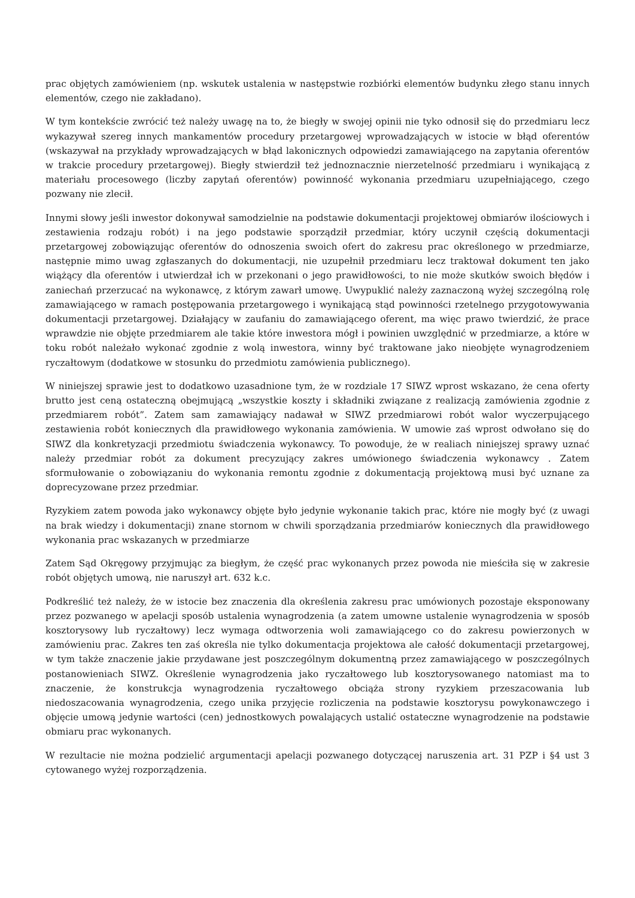prac objętych zamówieniem (np. wskutek ustalenia w następstwie rozbiórki elementów budynku złego stanu innych elementów, czego nie zakładano).
W tym kontekście zwrócić też należy uwagę na to, że biegły w swojej opinii nie tyko odnosił się do przedmiaru lecz wykazywał szereg innych mankamentów procedury przetargowej wprowadzających w istocie w błąd oferentów (wskazywał na przykłady wprowadzających w błąd lakonicznych odpowiedzi zamawiającego na zapytania oferentów w trakcie procedury przetargowej). Biegły stwierdził też jednoznacznie nierzetelność przedmiaru i wynikającą z materiału procesowego (liczby zapytań oferentów) powinność wykonania przedmiaru uzupełniającego, czego pozwany nie zlecił.
Innymi słowy jeśli inwestor dokonywał samodzielnie na podstawie dokumentacji projektowej obmiarów ilościowych i zestawienia rodzaju robót) i na jego podstawie sporządził przedmiar, który uczynił częścią dokumentacji przetargowej zobowiązując oferentów do odnoszenia swoich ofert do zakresu prac określonego w przedmiarze, następnie mimo uwag zgłaszanych do dokumentacji, nie uzupełnił przedmiaru lecz traktował dokument ten jako wiążący dla oferentów i utwierdzał ich w przekonani o jego prawidłowości, to nie może skutków swoich błędów i zaniechań przerzucać na wykonawcę, z którym zawarł umowę. Uwypuklić należy zaznaczoną wyżej szczególną rolę zamawiającego w ramach postępowania przetargowego i wynikającą stąd powinności rzetelnego przygotowywania dokumentacji przetargowej. Działający w zaufaniu do zamawiającego oferent, ma więc prawo twierdzić, że prace wprawdzie nie objęte przedmiarem ale takie które inwestora mógł i powinien uwzględnić w przedmiarze, a które w toku robót należało wykonać zgodnie z wolą inwestora, winny być traktowane jako nieobjęte wynagrodzeniem ryczałtowym (dodatkowe w stosunku do przedmiotu zamówienia publicznego).
W niniejszej sprawie jest to dodatkowo uzasadnione tym, że w rozdziale 17 SIWZ wprost wskazano, że cena oferty brutto jest ceną ostateczną obejmującą „wszystkie koszty i składniki związane z realizacją zamówienia zgodnie z przedmiarem robót”. Zatem sam zamawiający nadawał w SIWZ przedmiarowi robót walor wyczerpującego zestawienia robót koniecznych dla prawidłowego wykonania zamówienia. W umowie zaś wprost odwołano się do SIWZ dla konkretyzacji przedmiotu świadczenia wykonawcy. To powoduje, że w realiach niniejszej sprawy uznać należy przedmiar robót za dokument precyzujący zakres umówionego świadczenia wykonawcy . Zatem sformułowanie o zobowiązaniu do wykonania remontu zgodnie z dokumentacją projektową musi być uznane za doprecyzowane przez przedmiar.
Ryzykiem zatem powoda jako wykonawcy objęte było jedynie wykonanie takich prac, które nie mogły być (z uwagi na brak wiedzy i dokumentacji) znane stornom w chwili sporządzania przedmiarów koniecznych dla prawidłowego wykonania prac wskazanych w przedmiarze
Zatem Sąd Okręgowy przyjmując za biegłym, że część prac wykonanych przez powoda nie mieściła się w zakresie robót objętych umową, nie naruszył art. 632 k.c.
Podkreślić też należy, że w istocie bez znaczenia dla określenia zakresu prac umówionych pozostaje eksponowany przez pozwanego w apelacji sposób ustalenia wynagrodzenia (a zatem umowne ustalenie wynagrodzenia w sposób kosztorysowy lub ryczałtowy) lecz wymaga odtworzenia woli zamawiającego co do zakresu powierzonych w zamówieniu prac. Zakres ten zaś określa nie tylko dokumentacja projektowa ale całość dokumentacji przetargowej, w tym także znaczenie jakie przydawane jest poszczególnym dokumentną przez zamawiającego w poszczególnych postanowieniach SIWZ. Określenie wynagrodzenia jako ryczałtowego lub kosztorysowanego natomiast ma to znaczenie, że konstrukcja wynagrodzenia ryczałtowego obciąża strony ryzykiem przeszacowania lub niedoszacowania wynagrodzenia, czego unika przyjęcie rozliczenia na podstawie kosztorysu powykonawczego i objęcie umową jedynie wartości (cen) jednostkowych powalających ustalić ostateczne wynagrodzenie na podstawie obmiaru prac wykonanych.
W rezultacie nie można podzielić argumentacji apelacji pozwanego dotyczącej naruszenia art. 31 PZP i §4 ust 3 cytowanego wyżej rozporządzenia.